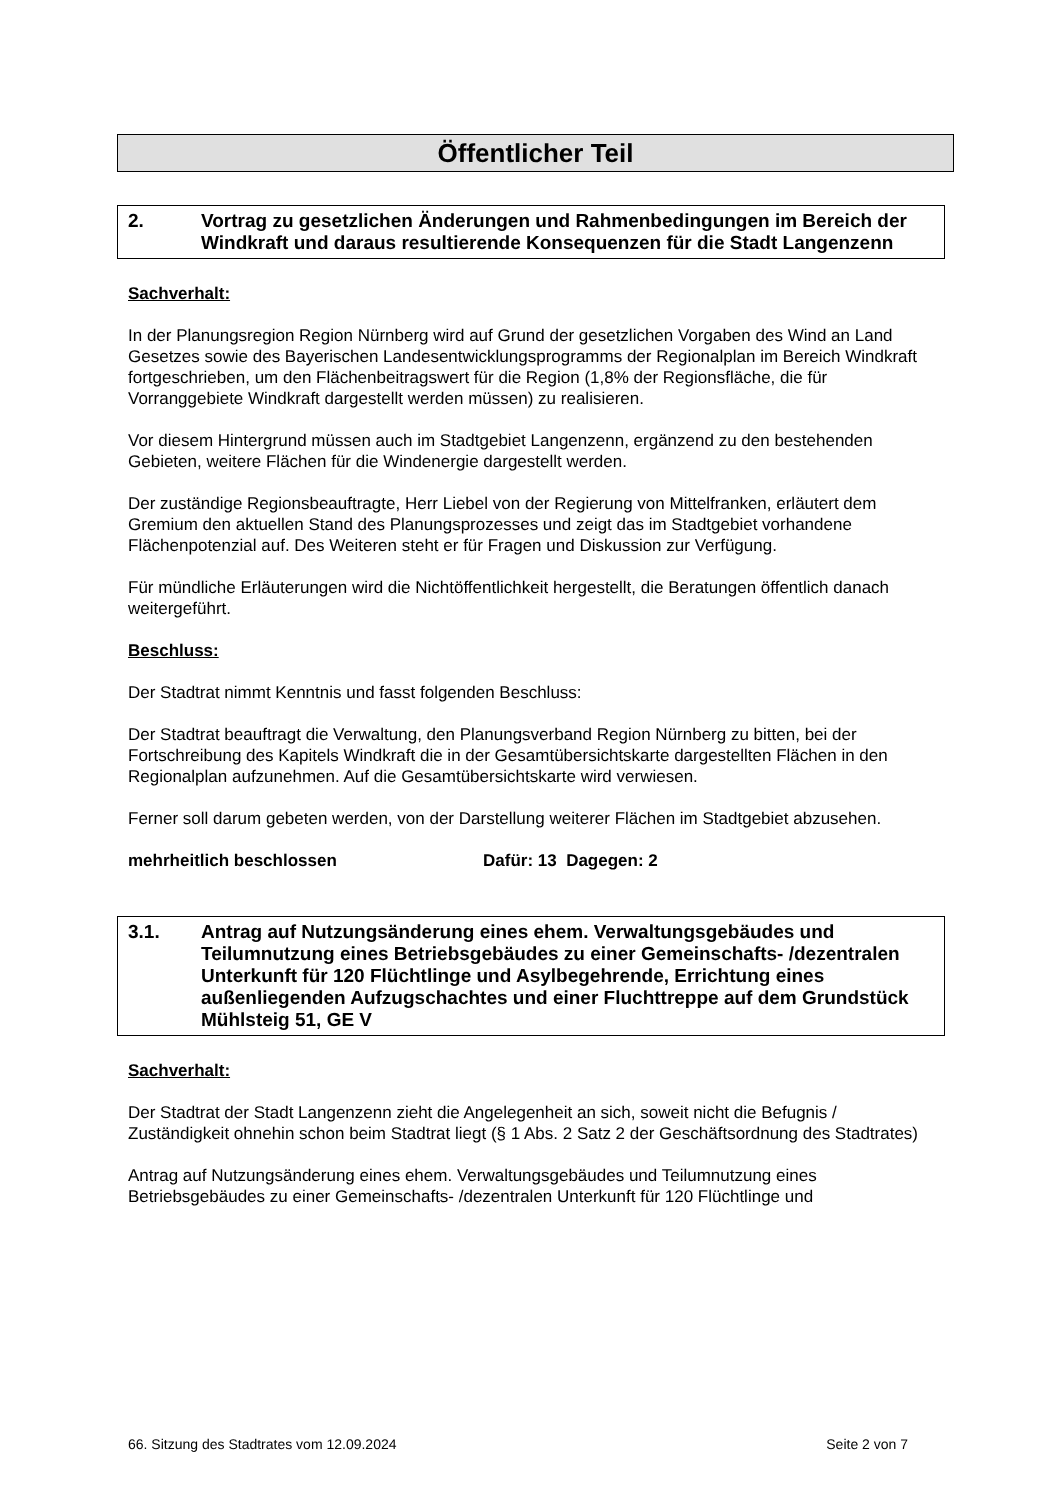Öffentlicher Teil
2. Vortrag zu gesetzlichen Änderungen und Rahmenbedingungen im Bereich der Windkraft und daraus resultierende Konsequenzen für die Stadt Langenzenn
Sachverhalt:
In der Planungsregion Region Nürnberg wird auf Grund der gesetzlichen Vorgaben des Wind an Land Gesetzes sowie des Bayerischen Landesentwicklungsprogramms der Regionalplan im Bereich Windkraft fortgeschrieben, um den Flächenbeitragswert für die Region (1,8% der Regionsfläche, die für Vorranggebiete Windkraft dargestellt werden müssen) zu realisieren.
Vor diesem Hintergrund müssen auch im Stadtgebiet Langenzenn, ergänzend zu den bestehenden Gebieten, weitere Flächen für die Windenergie dargestellt werden.
Der zuständige Regionsbeauftragte, Herr Liebel von der Regierung von Mittelfranken, erläutert dem Gremium den aktuellen Stand des Planungsprozesses und zeigt das im Stadtgebiet vorhandene Flächenpotenzial auf. Des Weiteren steht er für Fragen und Diskussion zur Verfügung.
Für mündliche Erläuterungen wird die Nichtöffentlichkeit hergestellt, die Beratungen öffentlich danach weitergeführt.
Beschluss:
Der Stadtrat nimmt Kenntnis und fasst folgenden Beschluss:
Der Stadtrat beauftragt die Verwaltung, den Planungsverband Region Nürnberg zu bitten, bei der Fortschreibung des Kapitels Windkraft die in der Gesamtübersichtskarte dargestellten Flächen in den Regionalplan aufzunehmen. Auf die Gesamtübersichtskarte wird verwiesen.
Ferner soll darum gebeten werden, von der Darstellung weiterer Flächen im Stadtgebiet abzusehen.
mehrheitlich beschlossen Dafür: 13 Dagegen: 2
3.1. Antrag auf Nutzungsänderung eines ehem. Verwaltungsgebäudes und Teilumnutzung eines Betriebsgebäudes zu einer Gemeinschafts- /dezentralen Unterkunft für 120 Flüchtlinge und Asylbegehrende, Errichtung eines außenliegenden Aufzugschachtes und einer Fluchttreppe auf dem Grundstück Mühlsteig 51, GE V
Sachverhalt:
Der Stadtrat der Stadt Langenzenn zieht die Angelegenheit an sich, soweit nicht die Befugnis / Zuständigkeit ohnehin schon beim Stadtrat liegt (§ 1 Abs. 2 Satz 2 der Geschäftsordnung des Stadtrates)
Antrag auf Nutzungsänderung eines ehem. Verwaltungsgebäudes und Teilumnutzung eines Betriebsgebäudes zu einer Gemeinschafts- /dezentralen Unterkunft für 120 Flüchtlinge und
66. Sitzung des Stadtrates vom 12.09.2024 Seite 2 von 7